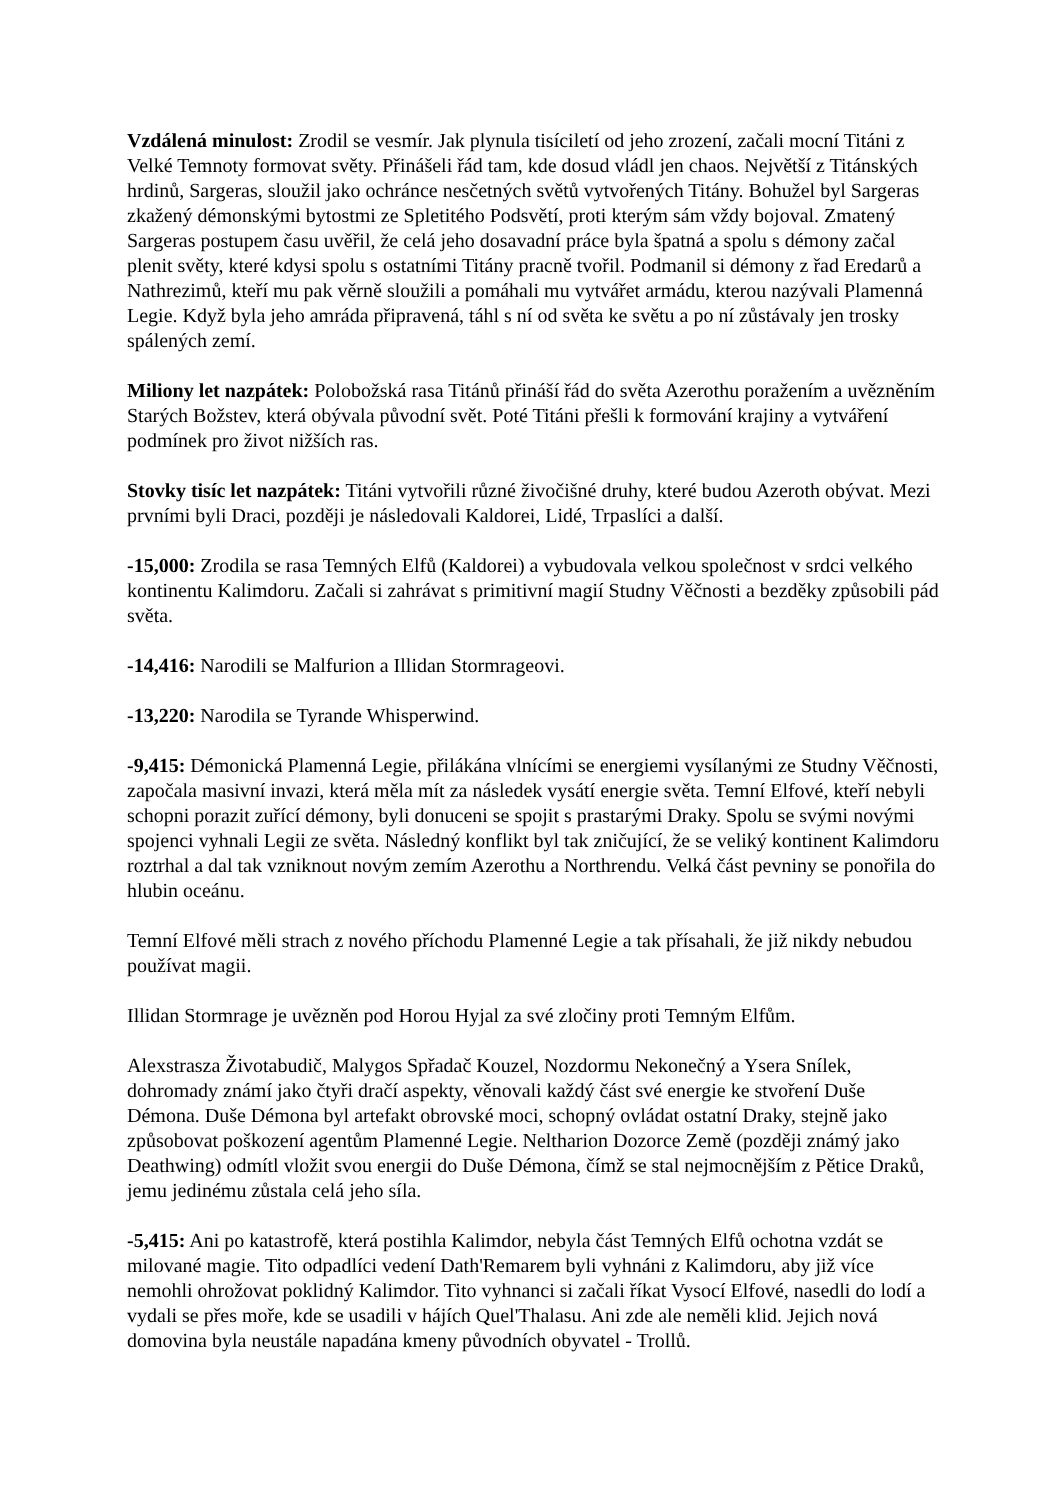Vzdálená minulost: Zrodil se vesmír. Jak plynula tisíciletí od jeho zrození, začali mocní Titáni z Velké Temnoty formovat světy. Přinášeli řád tam, kde dosud vládl jen chaos. Největší z Titánských hrdinů, Sargeras, sloužil jako ochránce nesčetných světů vytvořených Titány. Bohužel byl Sargeras zkažený démonskými bytostmi ze Spletitého Podsvětí, proti kterým sám vždy bojoval. Zmatený Sargeras postupem času uvěřil, že celá jeho dosavadní práce byla špatná a spolu s démony začal plenit světy, které kdysi spolu s ostatními Titány pracně tvořil. Podmanil si démony z řad Eredarů a Nathrezimů, kteří mu pak věrně sloužili a pomáhali mu vytvářet armádu, kterou nazývali Plamenná Legie. Když byla jeho amráda připravená, táhl s ní od světa ke světu a po ní zůstávaly jen trosky spálených zemí.
Miliony let nazpátek: Polobožská rasa Titánů přináší řád do světa Azerothu poražením a uvězněním Starých Božstev, která obývala původní svět. Poté Titáni přešli k formování krajiny a vytváření podmínek pro život nižších ras.
Stovky tisíc let nazpátek: Titáni vytvořili různé živočišné druhy, které budou Azeroth obývat. Mezi prvními byli Draci, později je následovali Kaldorei, Lidé, Trpaslíci a další.
-15,000: Zrodila se rasa Temných Elfů (Kaldorei) a vybudovala velkou společnost v srdci velkého kontinentu Kalimdoru. Začali si zahrávat s primitivní magií Studny Věčnosti a bezděky způsobili pád světa.
-14,416: Narodili se Malfurion a Illidan Stormrageovi.
-13,220: Narodila se Tyrande Whisperwind.
-9,415: Démonická Plamenná Legie, přilákána vlnícími se energiemi vysílanými ze Studny Věčnosti, započala masivní invazi, která měla mít za následek vysátí energie světa. Temní Elfové, kteří nebyli schopni porazit zuřící démony, byli donuceni se spojit s prastarými Draky. Spolu se svými novými spojenci vyhnali Legii ze světa. Následný konflikt byl tak zničující, že se veliký kontinent Kalimdoru roztrhal a dal tak vzniknout novým zemím Azerothu a Northrendu. Velká část pevniny se ponořila do hlubin oceánu.
Temní Elfové měli strach z nového příchodu Plamenné Legie a tak přísahali, že již nikdy nebudou používat magii.
Illidan Stormrage je uvězněn pod Horou Hyjal za své zločiny proti Temným Elfům.
Alexstrasza Životabudič, Malygos Spřadač Kouzel, Nozdormu Nekonečný a Ysera Snílek, dohromady známí jako čtyři dračí aspekty, věnovali každý část své energie ke stvoření Duše Démona. Duše Démona byl artefakt obrovské moci, schopný ovládat ostatní Draky, stejně jako způsobovat poškození agentům Plamenné Legie. Neltharion Dozorce Země (později známý jako Deathwing) odmítl vložit svou energii do Duše Démona, čímž se stal nejmocnějším z Pětice Draků, jemu jedinému zůstala celá jeho síla.
-5,415: Ani po katastrofě, která postihla Kalimdor, nebyla část Temných Elfů ochotna vzdát se milované magie. Tito odpadlíci vedení Dath'Remarem byli vyhnáni z Kalimdoru, aby již více nemohli ohrožovat poklidný Kalimdor. Tito vyhnanci si začali říkat Vysocí Elfové, nasedli do lodí a vydali se přes moře, kde se usadili v hájích Quel'Thalasu. Ani zde ale neměli klid. Jejich nová domovina byla neustále napadána kmeny původních obyvatel - Trollů.